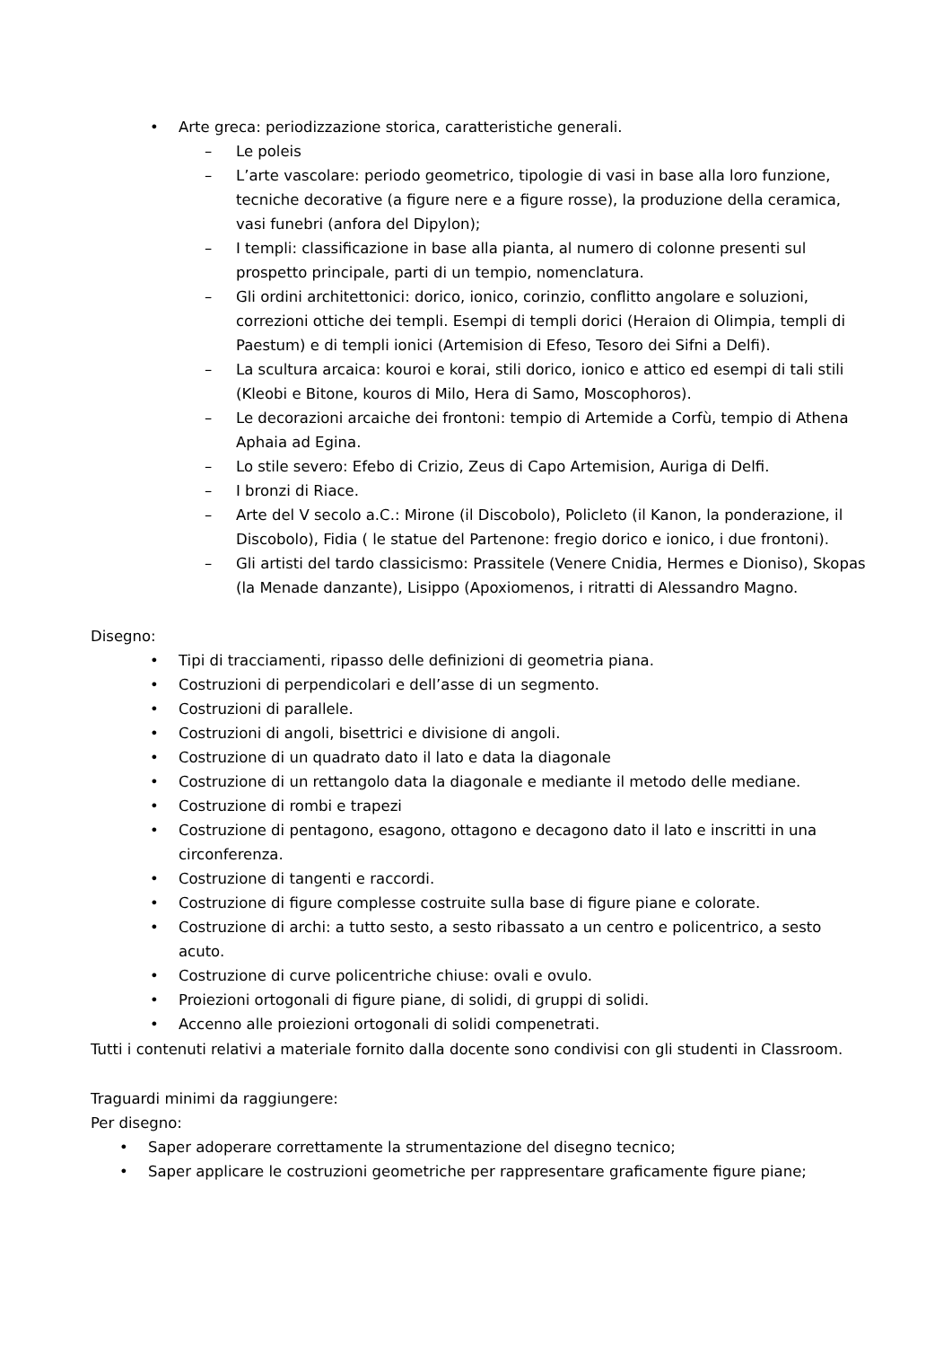• Arte greca: periodizzazione storica, caratteristiche generali.
– Le poleis
– L’arte vascolare: periodo geometrico, tipologie di vasi in base alla loro funzione, tecniche decorative (a figure nere e a figure rosse), la produzione della ceramica, vasi funebri (anfora del Dipylon);
– I templi: classificazione in base alla pianta, al numero di colonne presenti sul prospetto principale, parti di un tempio, nomenclatura.
– Gli ordini architettonici: dorico, ionico, corinzio, conflitto angolare e soluzioni, correzioni ottiche dei templi. Esempi di templi dorici (Heraion di Olimpia, templi di Paestum) e di templi ionici (Artemision di Efeso, Tesoro dei Sifni a Delfi).
– La scultura arcaica: kouroi e korai, stili dorico, ionico e attico ed esempi di tali stili (Kleobi e Bitone, kouros di Milo, Hera di Samo, Moscophoros).
– Le decorazioni arcaiche dei frontoni: tempio di Artemide a Corfù, tempio di Athena Aphaia ad Egina.
– Lo stile severo: Efebo di Crizio, Zeus di Capo Artemision, Auriga di Delfi.
– I bronzi di Riace.
– Arte del V secolo a.C.: Mirone (il Discobolo), Policleto (il Kanon, la ponderazione, il Discobolo), Fidia ( le statue del Partenone: fregio dorico e ionico, i due frontoni).
– Gli artisti del tardo classicismo: Prassitele (Venere Cnidia, Hermes e Dioniso), Skopas (la Menade danzante), Lisippo (Apoxiomenos, i ritratti di Alessandro Magno.
Disegno:
• Tipi di tracciamenti, ripasso delle definizioni di geometria piana.
• Costruzioni di perpendicolari e dell’asse di un segmento.
• Costruzioni di parallele.
• Costruzioni di angoli, bisettrici e divisione di angoli.
• Costruzione di un quadrato dato il lato e data la diagonale
• Costruzione di un rettangolo data la diagonale e mediante il metodo delle mediane.
• Costruzione di rombi e trapezi
• Costruzione di pentagono, esagono, ottagono e decagono dato il lato e inscritti in una circonferenza.
• Costruzione di tangenti e raccordi.
• Costruzione di figure complesse costruite sulla base di figure piane e colorate.
• Costruzione di archi: a tutto sesto, a sesto ribassato a un centro e policentrico, a sesto acuto.
• Costruzione di curve policentriche chiuse: ovali e ovulo.
• Proiezioni ortogonali di figure piane, di solidi, di gruppi di solidi.
• Accenno alle proiezioni ortogonali di solidi compenetrati.
Tutti i contenuti relativi a materiale fornito dalla docente sono condivisi con gli studenti in Classroom.
Traguardi minimi da raggiungere:
Per disegno:
• Saper adoperare correttamente la strumentazione del disegno tecnico;
• Saper applicare le costruzioni geometriche per rappresentare graficamente figure piane;